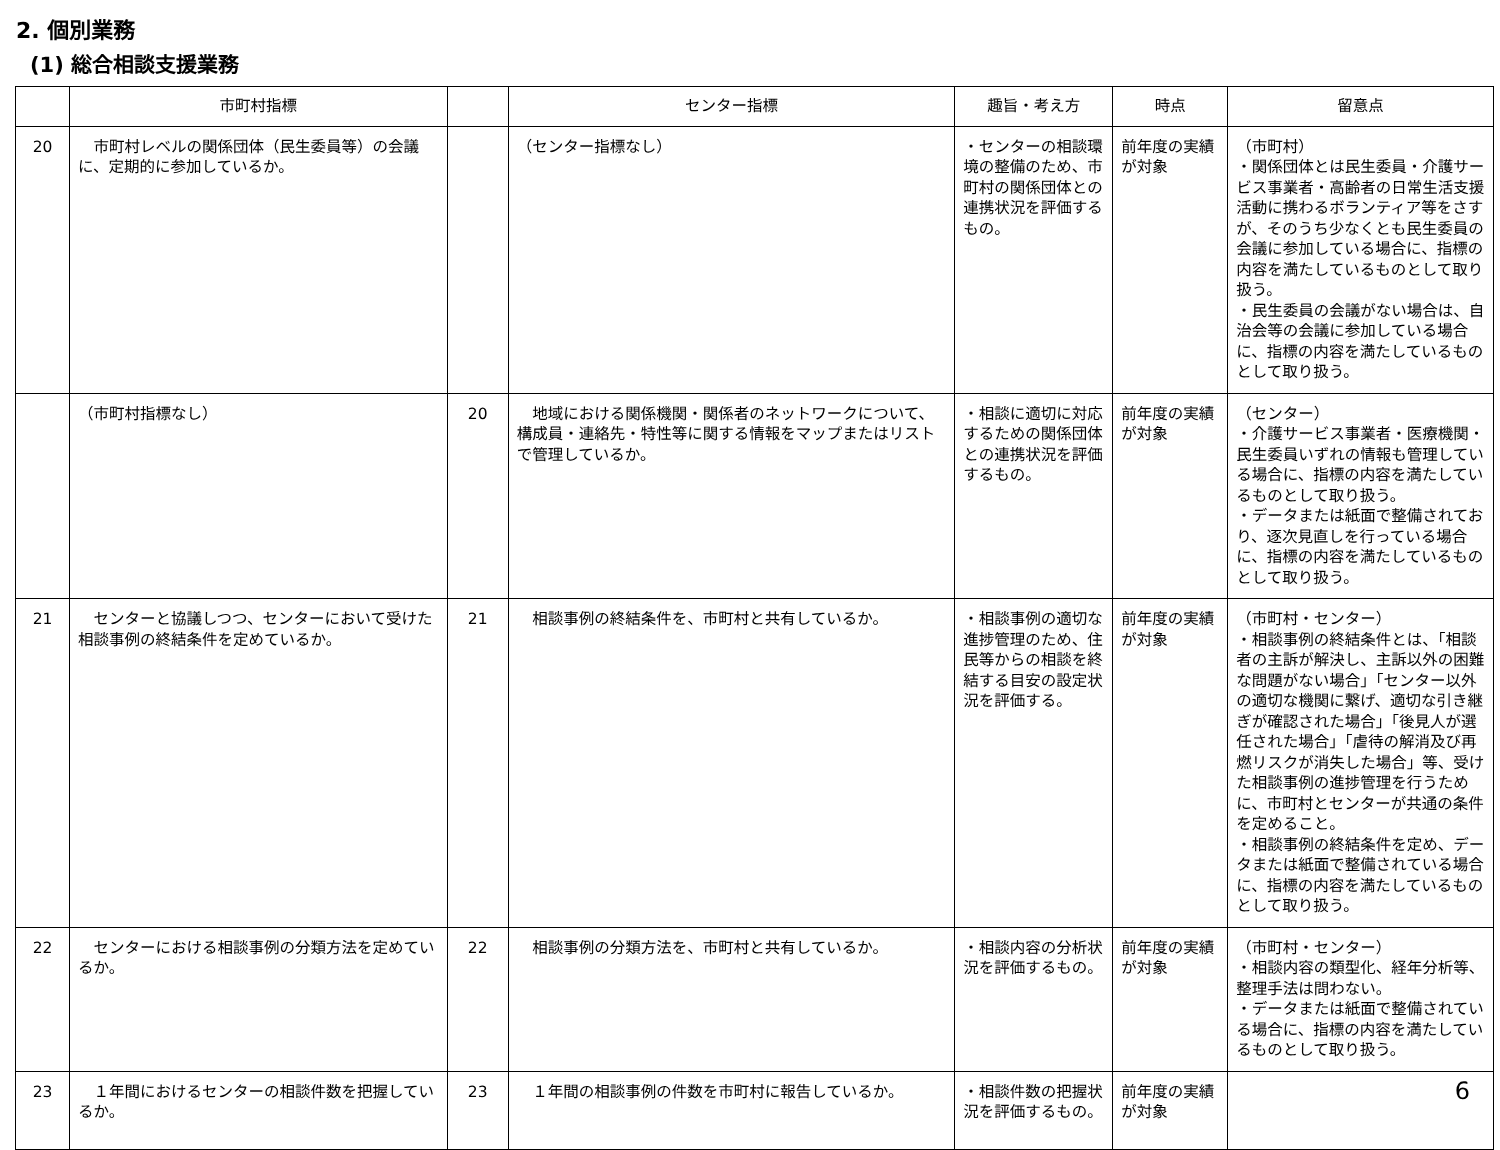2. 個別業務
(1) 総合相談支援業務
| | 市町村指標 | | センター指標 | 趣旨・考え方 | 時点 | 留意点 |
| --- | --- | --- | --- | --- | --- | --- |
| 20 | 市町村レベルの関係団体（民生委員等）の会議に、定期的に参加しているか。 | | （センター指標なし） | ・センターの相談環境の整備のため、市町村の関係団体との連携状況を評価するもの。 | 前年度の実績が対象 | （市町村） ・関係団体とは民生委員・介護サービス事業者・高齢者の日常生活支援活動に携わるボランティア等をさすが、そのうち少なくとも民生委員の会議に参加している場合に、指標の内容を満たしているものとして取り扱う。 ・民生委員の会議がない場合は、自治会等の会議に参加している場合に、指標の内容を満たしているものとして取り扱う。 |
| | （市町村指標なし） | 20 | 地域における関係機関・関係者のネットワークについて、構成員・連絡先・特性等に関する情報をマップまたはリストで管理しているか。 | ・相談に適切に対応するための関係団体との連携状況を評価するもの。 | 前年度の実績が対象 | （センター） ・介護サービス事業者・医療機関・民生委員いずれの情報も管理している場合に、指標の内容を満たしているものとして取り扱う。 ・データまたは紙面で整備されており、逐次見直しを行っている場合に、指標の内容を満たしているものとして取り扱う。 |
| 21 | センターと協議しつつ、センターにおいて受けた相談事例の終結条件を定めているか。 | 21 | 相談事例の終結条件を、市町村と共有しているか。 | ・相談事例の適切な進捗管理のため、住民等からの相談を終結する目安の設定状況を評価する。 | 前年度の実績が対象 | （市町村・センター） ・相談事例の終結条件とは、「相談者の主訴が解決し、主訴以外の困難な問題がない場合」「センター以外の適切な機関に繋げ、適切な引き継ぎが確認された場合」「後見人が選任された場合」「虐待の解消及び再燃リスクが消失した場合」等、受けた相談事例の進捗管理を行うために、市町村とセンターが共通の条件を定めること。 ・相談事例の終結条件を定め、データまたは紙面で整備されている場合に、指標の内容を満たしているものとして取り扱う。 |
| 22 | センターにおける相談事例の分類方法を定めているか。 | 22 | 相談事例の分類方法を、市町村と共有しているか。 | ・相談内容の分析状況を評価するもの。 | 前年度の実績が対象 | （市町村・センター） ・相談内容の類型化、経年分析等、整理手法は問わない。 ・データまたは紙面で整備されている場合に、指標の内容を満たしているものとして取り扱う。 |
| 23 | １年間におけるセンターの相談件数を把握しているか。 | 23 | １年間の相談事例の件数を市町村に報告しているか。 | ・相談件数の把握状況を評価するもの。 | 前年度の実績が対象 | |
6